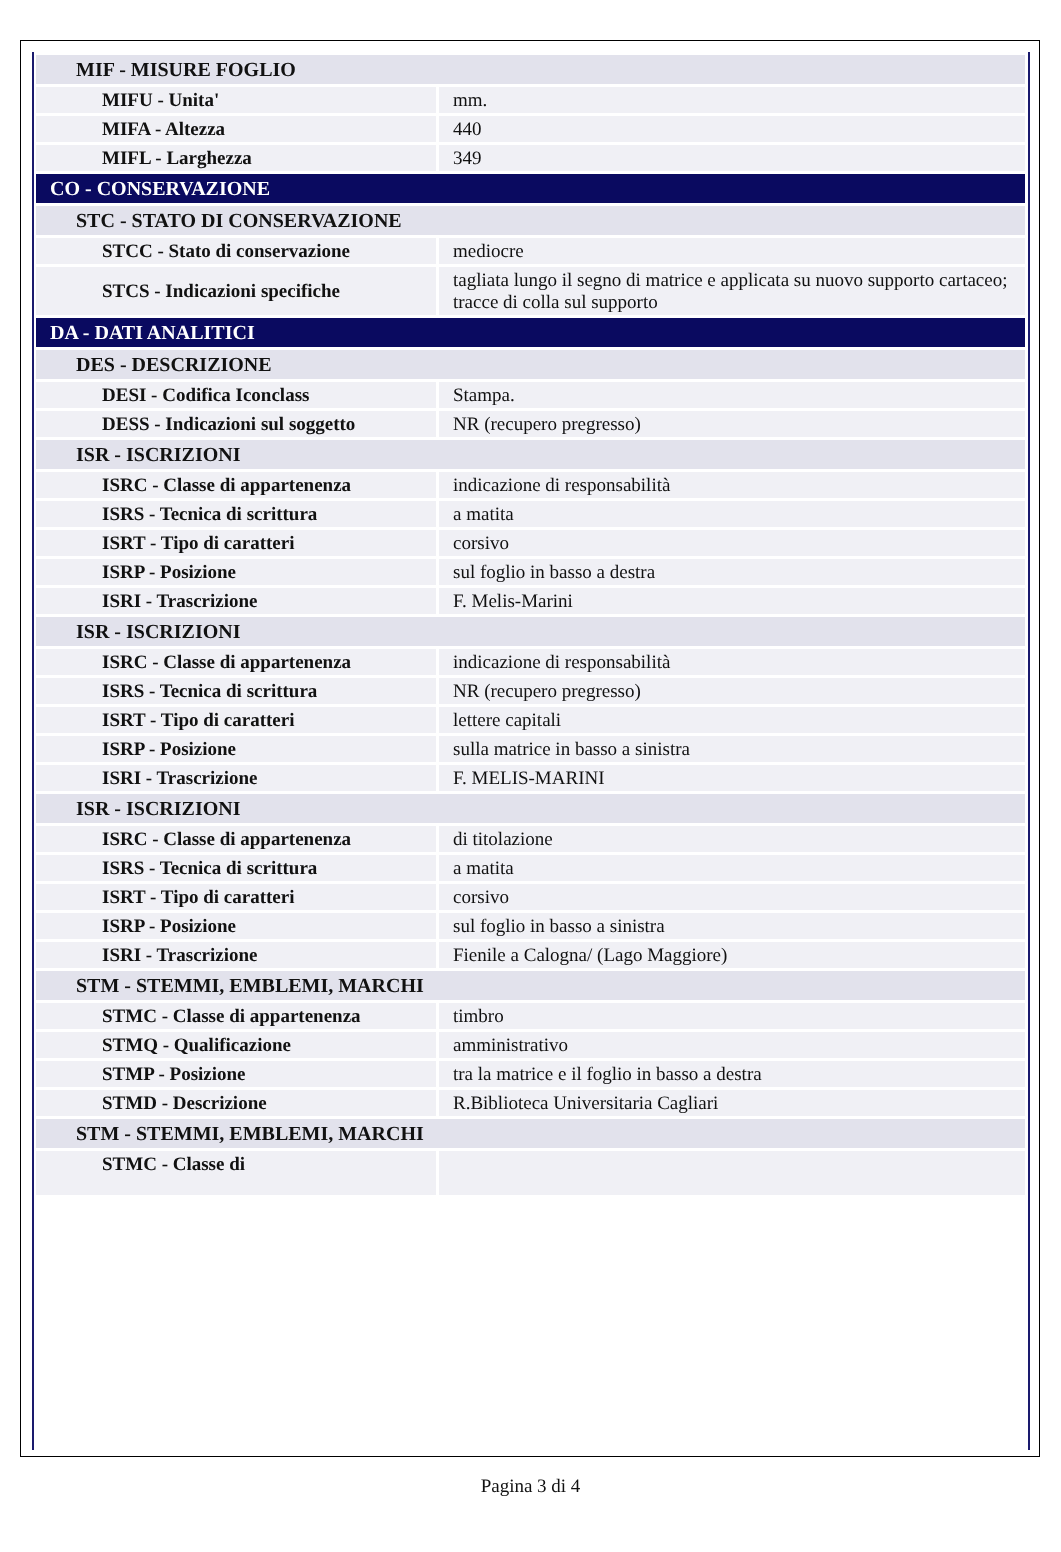| MIF - MISURE FOGLIO | |
| MIFU - Unita' | mm. |
| MIFA - Altezza | 440 |
| MIFL - Larghezza | 349 |
| CO - CONSERVAZIONE | |
| STC - STATO DI CONSERVAZIONE | |
| STCC - Stato di conservazione | mediocre |
| STCS - Indicazioni specifiche | tagliata lungo il segno di matrice e applicata su nuovo supporto cartaceo; tracce di colla sul supporto |
| DA - DATI ANALITICI | |
| DES - DESCRIZIONE | |
| DESI - Codifica Iconclass | Stampa. |
| DESS - Indicazioni sul soggetto | NR (recupero pregresso) |
| ISR - ISCRIZIONI | |
| ISRC - Classe di appartenenza | indicazione di responsabilità |
| ISRS - Tecnica di scrittura | a matita |
| ISRT - Tipo di caratteri | corsivo |
| ISRP - Posizione | sul foglio in basso a destra |
| ISRI - Trascrizione | F. Melis-Marini |
| ISR - ISCRIZIONI | |
| ISRC - Classe di appartenenza | indicazione di responsabilità |
| ISRS - Tecnica di scrittura | NR (recupero pregresso) |
| ISRT - Tipo di caratteri | lettere capitali |
| ISRP - Posizione | sulla matrice in basso a sinistra |
| ISRI - Trascrizione | F. MELIS-MARINI |
| ISR - ISCRIZIONI | |
| ISRC - Classe di appartenenza | di titolazione |
| ISRS - Tecnica di scrittura | a matita |
| ISRT - Tipo di caratteri | corsivo |
| ISRP - Posizione | sul foglio in basso a sinistra |
| ISRI - Trascrizione | Fienile a Calogna/ (Lago Maggiore) |
| STM - STEMMI, EMBLEMI, MARCHI | |
| STMC - Classe di appartenenza | timbro |
| STMQ - Qualificazione | amministrativo |
| STMP - Posizione | tra la matrice e il foglio in basso a destra |
| STMD - Descrizione | R.Biblioteca Universitaria Cagliari |
| STM - STEMMI, EMBLEMI, MARCHI | |
| STMC - Classe di | |
Pagina 3 di 4